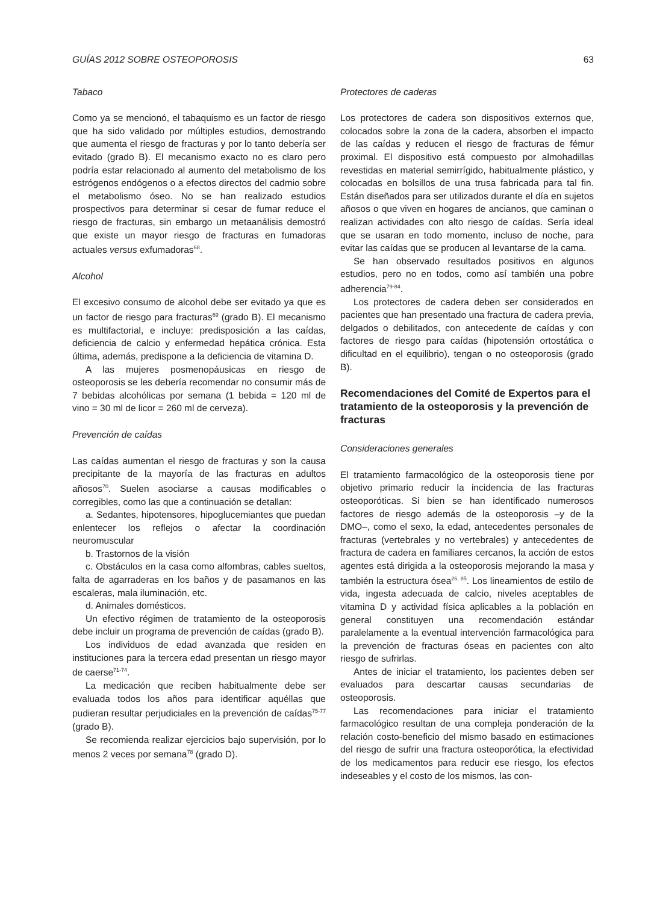GUÍAS 2012 SOBRE OSTEOPOROSIS 63
Tabaco
Como ya se mencionó, el tabaquismo es un factor de riesgo que ha sido validado por múltiples estudios, demostrando que aumenta el riesgo de fracturas y por lo tanto debería ser evitado (grado B). El mecanismo exacto no es claro pero podría estar relacionado al aumento del metabolismo de los estrógenos endógenos o a efectos directos del cadmio sobre el metabolismo óseo. No se han realizado estudios prospectivos para determinar si cesar de fumar reduce el riesgo de fracturas, sin embargo un metaanálisis demostró que existe un mayor riesgo de fracturas en fumadoras actuales versus exfumadoras<sup>68</sup>.
Alcohol
El excesivo consumo de alcohol debe ser evitado ya que es un factor de riesgo para fracturas<sup>69</sup> (grado B). El mecanismo es multifactorial, e incluye: predisposición a las caídas, deficiencia de calcio y enfermedad hepática crónica. Esta última, además, predispone a la deficiencia de vitamina D.
A las mujeres posmenopáusicas en riesgo de osteoporosis se les debería recomendar no consumir más de 7 bebidas alcohólicas por semana (1 bebida = 120 ml de vino = 30 ml de licor = 260 ml de cerveza).
Prevención de caídas
Las caídas aumentan el riesgo de fracturas y son la causa precipitante de la mayoría de las fracturas en adultos añosos<sup>70</sup>. Suelen asociarse a causas modificables o corregibles, como las que a continuación se detallan:
a. Sedantes, hipotensores, hipoglucemiantes que puedan enlentecer los reflejos o afectar la coordinación neuromuscular
b. Trastornos de la visión
c. Obstáculos en la casa como alfombras, cables sueltos, falta de agarraderas en los baños y de pasamanos en las escaleras, mala iluminación, etc.
d. Animales domésticos.
Un efectivo régimen de tratamiento de la osteoporosis debe incluir un programa de prevención de caídas (grado B).
Los individuos de edad avanzada que residen en instituciones para la tercera edad presentan un riesgo mayor de caerse<sup>71-74</sup>.
La medicación que reciben habitualmente debe ser evaluada todos los años para identificar aquéllas que pudieran resultar perjudiciales en la prevención de caídas<sup>75-77</sup> (grado B).
Se recomienda realizar ejercicios bajo supervisión, por lo menos 2 veces por semana<sup>78</sup> (grado D).
Protectores de caderas
Los protectores de cadera son dispositivos externos que, colocados sobre la zona de la cadera, absorben el impacto de las caídas y reducen el riesgo de fracturas de fémur proximal. El dispositivo está compuesto por almohadillas revestidas en material semirrígido, habitualmente plástico, y colocadas en bolsillos de una trusa fabricada para tal fin. Están diseñados para ser utilizados durante el día en sujetos añosos o que viven en hogares de ancianos, que caminan o realizan actividades con alto riesgo de caídas. Sería ideal que se usaran en todo momento, incluso de noche, para evitar las caídas que se producen al levantarse de la cama.
Se han observado resultados positivos en algunos estudios, pero no en todos, como así también una pobre adherencia<sup>79-84</sup>.
Los protectores de cadera deben ser considerados en pacientes que han presentado una fractura de cadera previa, delgados o debilitados, con antecedente de caídas y con factores de riesgo para caídas (hipotensión ortostática o dificultad en el equilibrio), tengan o no osteoporosis (grado B).
Recomendaciones del Comité de Expertos para el tratamiento de la osteoporosis y la prevención de fracturas
Consideraciones generales
El tratamiento farmacológico de la osteoporosis tiene por objetivo primario reducir la incidencia de las fracturas osteoporóticas. Si bien se han identificado numerosos factores de riesgo además de la osteoporosis –y de la DMO–, como el sexo, la edad, antecedentes personales de fracturas (vertebrales y no vertebrales) y antecedentes de fractura de cadera en familiares cercanos, la acción de estos agentes está dirigida a la osteoporosis mejorando la masa y también la estructura ósea<sup>26, 85</sup>. Los lineamientos de estilo de vida, ingesta adecuada de calcio, niveles aceptables de vitamina D y actividad física aplicables a la población en general constituyen una recomendación estándar paralelamente a la eventual intervención farmacológica para la prevención de fracturas óseas en pacientes con alto riesgo de sufrirlas.
Antes de iniciar el tratamiento, los pacientes deben ser evaluados para descartar causas secundarias de osteoporosis.
Las recomendaciones para iniciar el tratamiento farmacológico resultan de una compleja ponderación de la relación costo-beneficio del mismo basado en estimaciones del riesgo de sufrir una fractura osteoporótica, la efectividad de los medicamentos para reducir ese riesgo, los efectos indeseables y el costo de los mismos, las con-